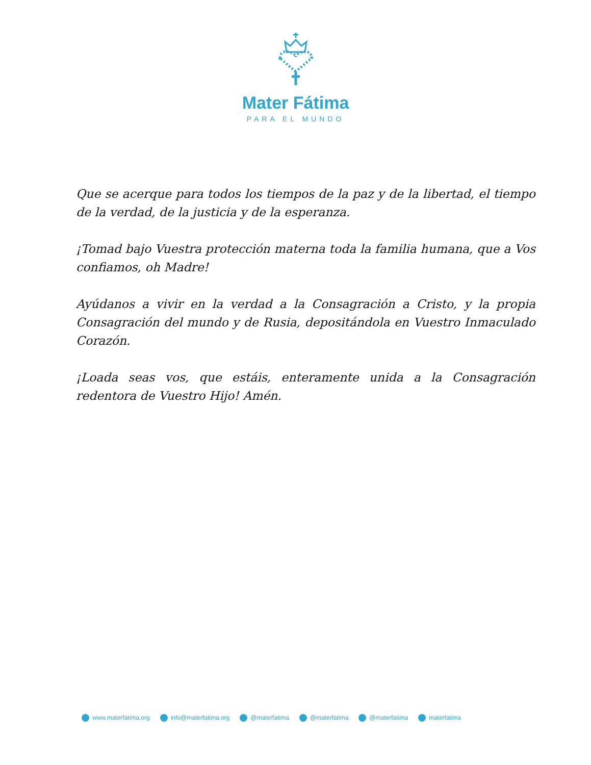Mater Fátima
PARA EL MUNDO
Que se acerque para todos los tiempos de la paz y de la libertad, el tiempo de la verdad, de la justicia y de la esperanza.
¡Tomad bajo Vuestra protección materna toda la familia humana, que a Vos confiamos, oh Madre!
Ayúdanos a vivir en la verdad a la Consagración a Cristo, y la propia Consagración del mundo y de Rusia, depositándola en Vuestro Inmaculado Corazón.
¡Loada seas vos, que estáis, enteramente unida a la Consagración redentora de Vuestro Hijo! Amén.
www.materfatima.org info@materfatima.org @materfatima @materfatima @materfatima materfatima